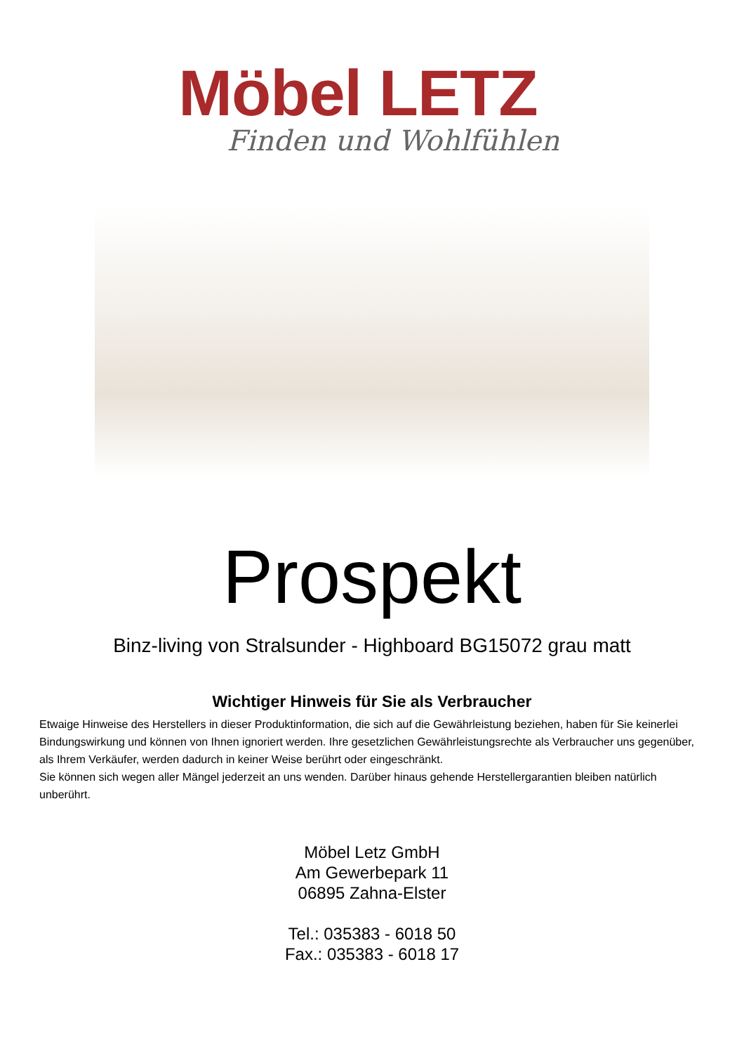Möbel LETZ
Finden und Wohlfühlen
Prospekt
Binz-living von Stralsunder - Highboard BG15072 grau matt
Wichtiger Hinweis für Sie als Verbraucher
Etwaige Hinweise des Herstellers in dieser Produktinformation, die sich auf die Gewährleistung beziehen, haben für Sie keinerlei Bindungswirkung und können von Ihnen ignoriert werden. Ihre gesetzlichen Gewährleistungsrechte als Verbraucher uns gegenüber, als Ihrem Verkäufer, werden dadurch in keiner Weise berührt oder eingeschränkt.
Sie können sich wegen aller Mängel jederzeit an uns wenden. Darüber hinaus gehende Herstellergarantien bleiben natürlich unberührt.
Möbel Letz GmbH
Am Gewerbepark 11
06895 Zahna-Elster
Tel.: 035383 - 6018 50
Fax.: 035383 - 6018 17